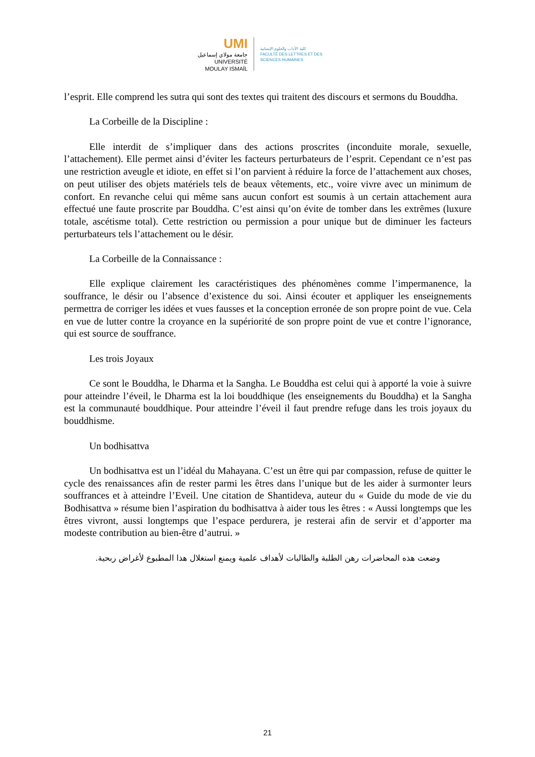UMI
جامعة مولاي إسماعيل
UNIVERSITÉ MOULAY ISMAÏL
كلية الآداب والعلوم الإنسانية
FACULTÉ DES LETTRES ET DES SCIENCES HUMAINES
l’esprit. Elle comprend les sutra qui sont des textes qui traitent des discours et sermons du Bouddha.
La Corbeille de la Discipline :
Elle interdit de s’impliquer dans des actions proscrites (inconduite morale, sexuelle, l’attachement). Elle permet ainsi d’éviter les facteurs perturbateurs de l’esprit. Cependant ce n’est pas une restriction aveugle et idiote, en effet si l’on parvient à réduire la force de l’attachement aux choses, on peut utiliser des objets matériels tels de beaux vêtements, etc., voire vivre avec un minimum de confort. En revanche celui qui même sans aucun confort est soumis à un certain attachement aura effectué une faute proscrite par Bouddha. C’est ainsi qu’on évite de tomber dans les extrêmes (luxure totale, ascétisme total). Cette restriction ou permission a pour unique but de diminuer les facteurs perturbateurs tels l’attachement ou le désir.
La Corbeille de la Connaissance :
Elle explique clairement les caractéristiques des phénomènes comme l’impermanence, la souffrance, le désir ou l’absence d’existence du soi. Ainsi écouter et appliquer les enseignements permettra de corriger les idées et vues fausses et la conception erronée de son propre point de vue. Cela en vue de lutter contre la croyance en la supériorité de son propre point de vue et contre l’ignorance, qui est source de souffrance.
Les trois Joyaux
Ce sont le Bouddha, le Dharma et la Sangha. Le Bouddha est celui qui à apporté la voie à suivre pour atteindre l’éveil, le Dharma est la loi bouddhique (les enseignements du Bouddha) et la Sangha est la communauté bouddhique. Pour atteindre l’éveil il faut prendre refuge dans les trois joyaux du bouddhisme.
Un bodhisattva
Un bodhisattva est un l’idéal du Mahayana. C’est un être qui par compassion, refuse de quitter le cycle des renaissances afin de rester parmi les êtres dans l’unique but de les aider à surmonter leurs souffrances et à atteindre l’Eveil. Une citation de Shantideva, auteur du « Guide du mode de vie du Bodhisattva » résume bien l’aspiration du bodhisattva à aider tous les êtres : « Aussi longtemps que les êtres vivront, aussi longtemps que l’espace perdurera, je resterai afin de servir et d’apporter ma modeste contribution au bien-être d’autrui. »
وضعت هذه المحاضرات رهن الطلبة والطالبات لأهداف علمية ويمنع استغلال هذا المطبوع لأغراض ربحية.
21